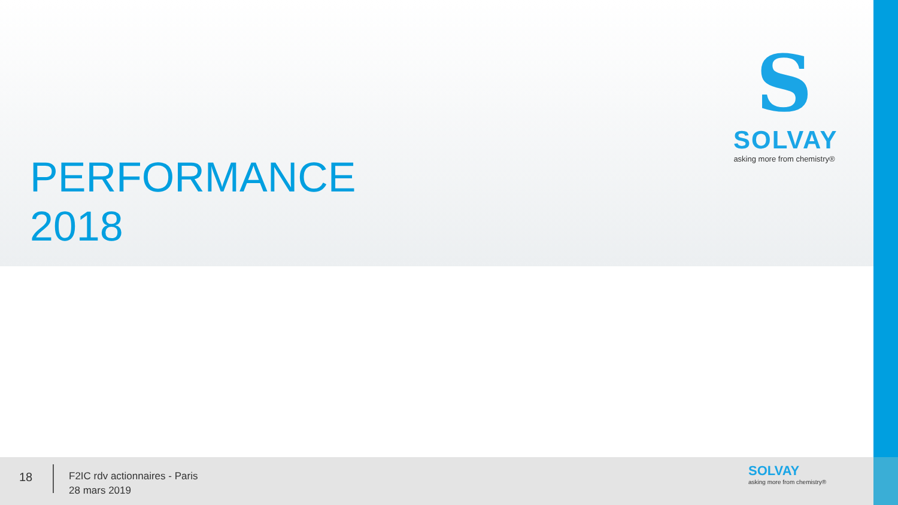PERFORMANCE
2018
S
SOLVAY
asking more from chemistry®
18
F2IC rdv actionnaires - Paris
28 mars 2019
SOLVAY
asking more from chemistry®